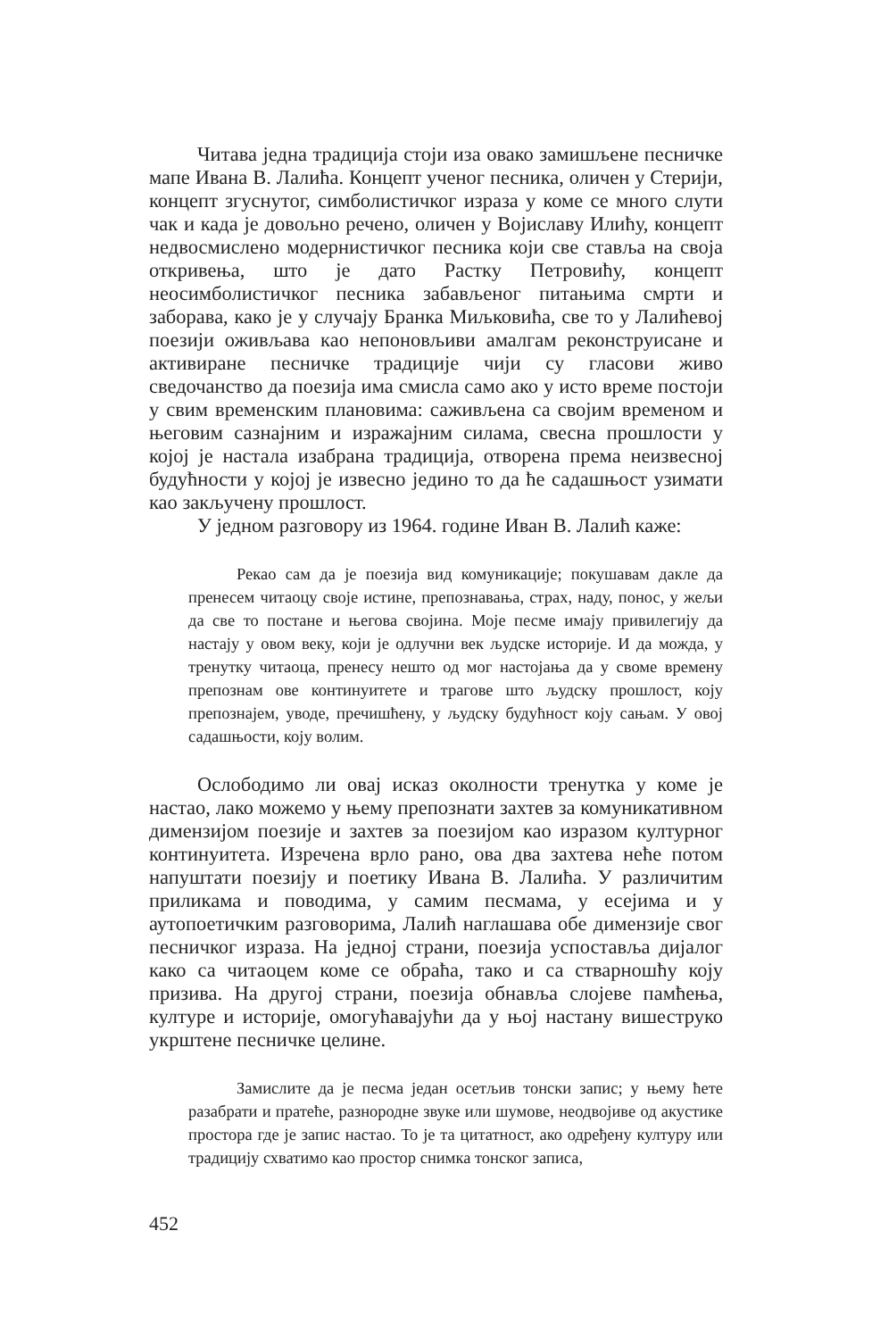Читава једна традиција стоји иза овако замишљене песничке мапе Ивана В. Лалића. Концепт ученог песника, оличен у Стерији, концепт згуснутог, симболистичког израза у коме се много слути чак и када је довољно речено, оличен у Војиславу Илићу, концепт недвосмислено модернистичког песника који све ставља на своја откривења, што је дато Растку Петровићу, концепт неосимболистичког песника забављеног питањима смрти и заборава, како је у случају Бранка Миљковића, све то у Лалићевој поезији оживљава као непоновљиви амалгам реконструисане и активиране песничке традиције чији су гласови живо сведочанство да поезија има смисла само ако у исто време постоји у свим временским плановима: саживљена са својим временом и његовим сазнајним и изражајним силама, свесна прошлости у којој је настала изабрана традиција, отворена према неизвесној будућности у којој је извесно једино то да ће садашњост узимати као закључену прошлост.
У једном разговору из 1964. године Иван В. Лалић каже:
Рекао сам да је поезија вид комуникације; покушавам дакле да пренесем читаоцу своје истине, препознавања, страх, наду, понос, у жељи да све то постане и његова својина. Моје песме имају привилегију да настају у овом веку, који је одлучни век људске историје. И да можда, у тренутку читаоца, пренесу нешто од мог настојања да у своме времену препознам ове континуитете и трагове што људску прошлост, коју препознајем, уводе, пречишћену, у људску будућност коју сањам. У овој садашњости, коју волим.
Ослободимо ли овај исказ околности тренутка у коме је настао, лако можемо у њему препознати захтев за комуникативном димензијом поезије и захтев за поезијом као изразом културног континуитета. Изречена врло рано, ова два захтева неће потом напуштати поезију и поетику Ивана В. Лалића. У различитим приликама и поводима, у самим песмама, у есејима и у аутопоетичким разговорима, Лалић наглашава обе димензије свог песничког израза. На једној страни, поезија успоставља дијалог како са читаоцем коме се обраћа, тако и са стварношћу коју призива. На другој страни, поезија обнавља слојеве памћења, културе и историје, омогућавајући да у њој настану вишеструко укрштене песничке целине.
Замислите да је песма један осетљив тонски запис; у њему ћете разабрати и пратеће, разнородне звуке или шумове, неодвојиве од акустике простора где је запис настао. То је та цитатност, ако одређену културу или традицију схватимо као простор снимка тонског записа,
452